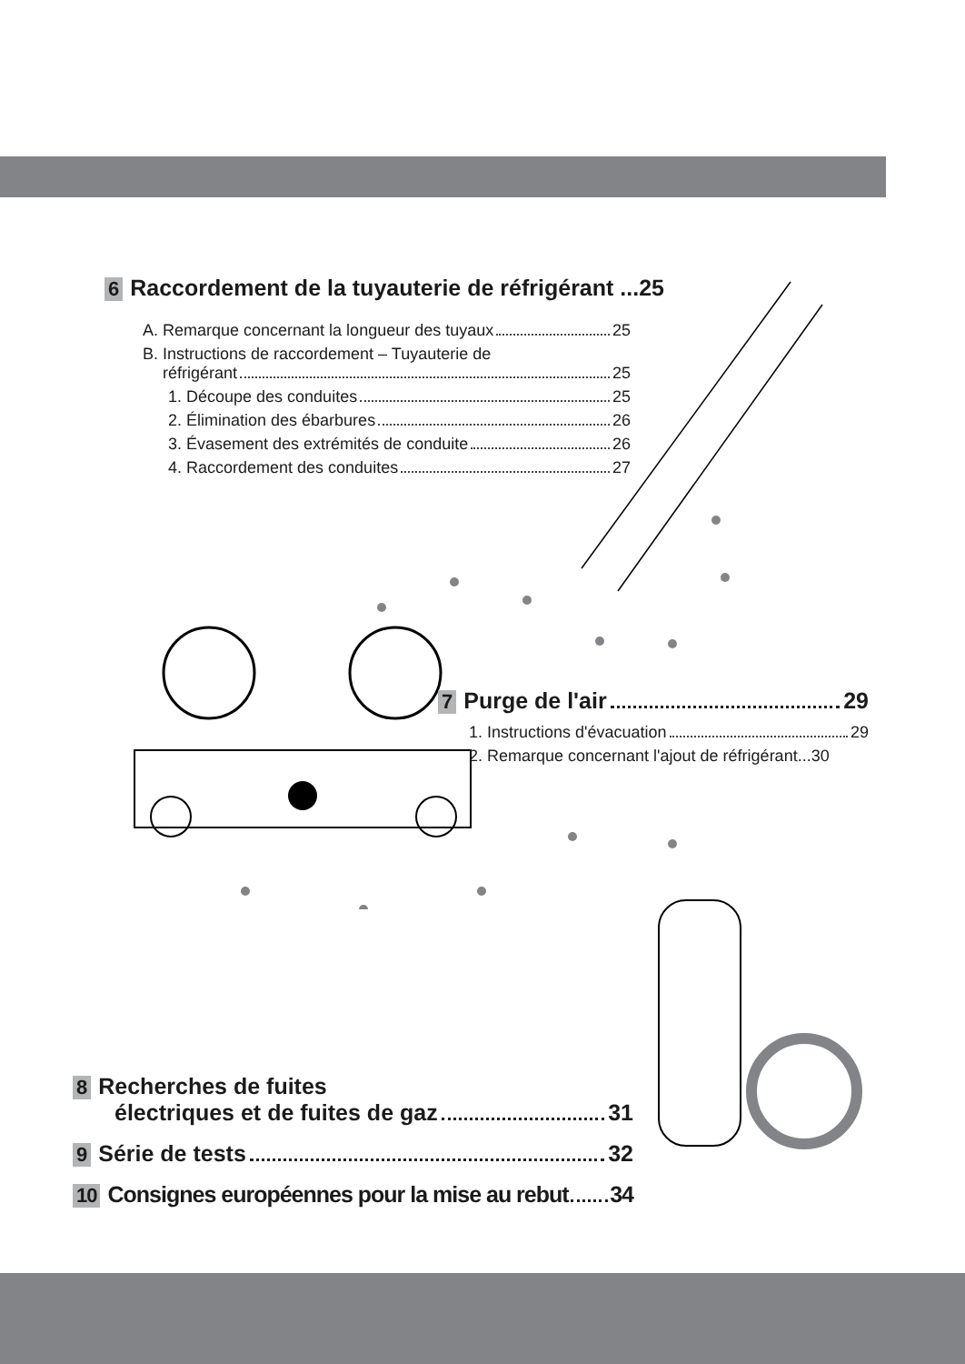6 Raccordement de la tuyauterie de réfrigérant ...25
A. Remarque concernant la longueur des tuyaux 25
B. Instructions de raccordement – Tuyauterie de
réfrigérant 25
1. Découpe des conduites 25
2. Élimination des ébarbures 26
3. Évasement des extrémités de conduite 26
4. Raccordement des conduites 27
7 Purge de l'air 29
1. Instructions d'évacuation 29
2. Remarque concernant l'ajout de réfrigérant...30
8 Recherches de fuites
électriques et de fuites de gaz 31
9 Série de tests 32
10 Consignes européennes pour la mise au rebut 34